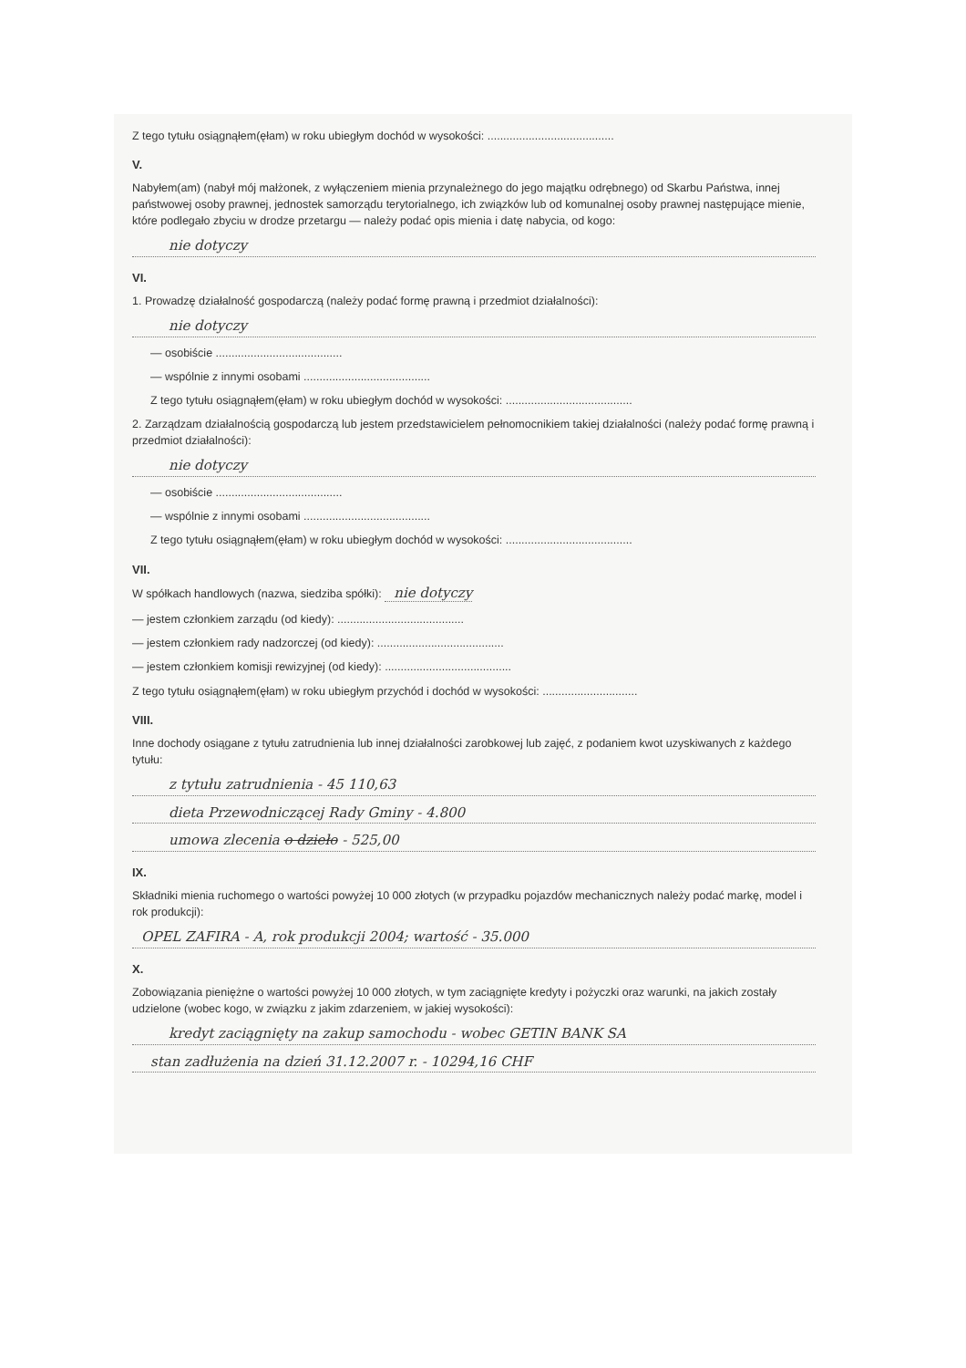Z tego tytułu osiągnąłem(ęłam) w roku ubiegłym dochód w wysokości: ........................................
V.
Nabyłem(am) (nabył mój małżonek, z wyłączeniem mienia przynależnego do jego majątku odrębnego) od Skarbu Państwa, innej państwowej osoby prawnej, jednostek samorządu terytorialnego, ich związków lub od komunalnej osoby prawnej następujące mienie, które podlegało zbyciu w drodze przetargu — należy podać opis mienia i datę nabycia, od kogo:
nie dotyczy
VI.
1. Prowadzę działalność gospodarczą (należy podać formę prawną i przedmiot działalności):
nie dotyczy
— osobiście ........................................
— wspólnie z innymi osobami ........................................
Z tego tytułu osiągnąłem(ęłam) w roku ubiegłym dochód w wysokości: ........................................
2. Zarządzam działalnością gospodarczą lub jestem przedstawicielem pełnomocnikiem takiej działalności (należy podać formę prawną i przedmiot działalności):
nie dotyczy
— osobiście ........................................
— wspólnie z innymi osobami ........................................
Z tego tytułu osiągnąłem(ęłam) w roku ubiegłym dochód w wysokości: ........................................
VII.
W spółkach handlowych (nazwa, siedziba spółki): nie dotyczy
— jestem członkiem zarządu (od kiedy): ........................................
— jestem członkiem rady nadzorczej (od kiedy): ........................................
— jestem członkiem komisji rewizyjnej (od kiedy): ........................................
Z tego tytułu osiągnąłem(ęłam) w roku ubiegłym przychód i dochód w wysokości: ..............................
VIII.
Inne dochody osiągane z tytułu zatrudnienia lub innej działalności zarobkowej lub zajęć, z podaniem kwot uzyskiwanych z każdego tytułu:
z tytułu zatrudnienia - 45 110,63
dieta Przewodniczącej Rady Gminy - 4.800
umowa zlecenia o dzieło - 525,00
IX.
Składniki mienia ruchomego o wartości powyżej 10 000 złotych (w przypadku pojazdów mechanicznych należy podać markę, model i rok produkcji):
OPEL ZAFIRA - A, rok produkcji 2004; wartość - 35.000
X.
Zobowiązania pieniężne o wartości powyżej 10 000 złotych, w tym zaciągnięte kredyty i pożyczki oraz warunki, na jakich zostały udzielone (wobec kogo, w związku z jakim zdarzeniem, w jakiej wysokości):
kredyt zaciągnięty na zakup samochodu - wobec GETIN BANK SA
stan zadłużenia na dzień 31.12.2007 r. - 10294,16 CHF